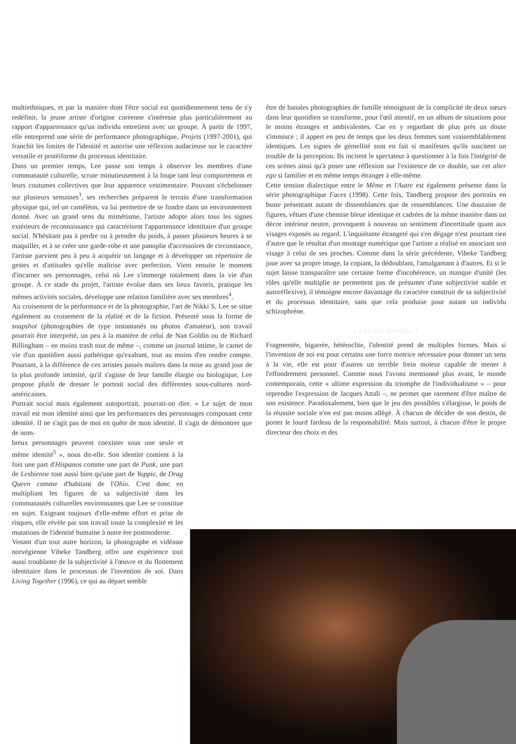multiethniques, et par la manière dont l'être social est quotidiennement tenu de s'y redéfinir, la jeune artiste d'origine coréenne s'intéresse plus particulièrement au rapport d'appartenance qu'un individu entretient avec un groupe. À partir de 1997, elle entreprend une série de performance photographique, Projets (1997-2001), qui franchit les limites de l'identité et autorise une réflexion audacieuse sur le caractère versatile et protéiforme du processus identitaire.
Dans un premier temps, Lee passe son temps à observer les membres d'une communauté culturelle, scrute minutieusement à la loupe tant leur comportement et leurs coutumes collectives que leur apparence vestimentaire. Pouvant s'échelonner sur plusieurs semaines<sup>3</sup>, ses recherches préparent le terrain d'une transformation physique qui, tel un caméléon, va lui permettre de se fondre dans un environnement donné. Avec un grand sens du mimétisme, l'artiste adopte alors tous les signes extérieurs de reconnaissance qui caractérisent l'appartenance identitaire d'un groupe social. N'hésitant pas à perdre ou à prendre du poids, à passer plusieurs heures à se maquiller, et à se créer une garde-robe et une panoplie d'accessoires de circonstance, l'artiste parvient peu à peu à acquérir un langage et à développer un répertoire de gestes et d'attitudes qu'elle maîtrise avec perfection. Vient ensuite le moment d'incarner ses personnages, celui où Lee s'immerge totalement dans la vie d'un groupe. À ce stade du projet, l'artiste évolue dans ses lieux favoris, pratique les mêmes activités sociales, développe une relation familière avec ses membres<sup>4</sup>.
Au croisement de la performance et de la photographie, l'art de Nikki S. Lee se situe également au croisement de la réalité et de la fiction. Présenté sous la forme de snapshot (photographies de type instantanés ou photos d'amateur), son travail pourrait être interprété, un peu à la manière de celui de Nan Goldin ou de Richard Billingham – en moins trash tout de même –, comme un journal intime, le carnet de vie d'un quotidien aussi pathétique qu'exaltant, tout au moins d'en rendre compte. Pourtant, à la différence de ces artistes passés maîtres dans la mise au grand jour de la plus profonde intimité, qu'il s'agisse de leur famille élargie ou biologique, Lee propose plutôt de dresser le portrait social des différentes sous-cultures nord-américaines.
Portrait social mais également autoportrait, pourrait-on dire. « Le sujet de mon travail est mon identité ainsi que les performances des personnages composant cette identité. Il ne s'agit pas de moi en quête de mon identité. Il s'agit de démontrer que de nom-
breux personnages peuvent coexister sous une seule et même identité<sup>5</sup> », nous dit-elle. Son identité contient à la fois une part d'Hispanos comme une part de Punk, une part de Lesbienne tout aussi bien qu'une part de Yuppie, de Drag Queen comme d'habitant de l'Ohio. C'est donc en multipliant les figures de sa subjectivité dans les communautés culturelles environnantes que Lee se constitue en sujet. Exigeant toujours d'elle-même effort et prise de risques, elle révèle par son travail toute la complexité et les mutations de l'identité humaine à notre ère postmoderne.
Venant d'un tout autre horizon, la photographe et vidéaste norvégienne Vibeke Tandberg offre une expérience tout aussi troublante de la subjectivité à l'œuvre et du flottement identitaire dans le processus de l'invention de soi. Dans Living Together (1996), ce qui au départ semble
être de banales photographies de famille témoignant de la complicité de deux sœurs dans leur quotidien se transforme, pour l'œil attentif, en un album de situations pour le moins étranges et ambivalentes. Car en y regardant de plus près un doute s'immisce ; il appert en peu de temps que les deux femmes sont vraisemblablement identiques. Les signes de gémellité sont en fait si manifestes qu'ils suscitent un trouble de la perception. Ils incitent le spectateur à questionner à la fois l'intégrité de ces scènes ainsi qu'à poser une réflexion sur l'existence de ce double, sur cet alter ego si familier et en même temps étranger à elle-même.
Cette tension dialectique entre le Même et l'Autre est également présente dans la série photographique Faces (1998). Cette fois, Tandberg propose des portraits en buste présentant autant de dissemblances que de ressemblances. Une douzaine de figures, vêtues d'une chemise bleue identique et cadrées de la même manière dans un décor intérieur neutre, provoquent à nouveau un sentiment d'incertitude quant aux visages exposés au regard. L'inquiétante étrangeté qui s'en dégage n'est pourtant rien d'autre que le résultat d'un montage numérique que l'artiste a réalisé en associant son visage à celui de ses proches. Comme dans la série précédente, Vibeke Tandberg joue avec sa propre image, la copiant, la dédoublant, l'amalgamant à d'autres. Et si le sujet laisse transparaître une certaine forme d'incohérence, un manque d'unité (les rôles qu'elle multiplie ne permettent pas de présumer d'une subjectivité stable et autoréflexive), il témoigne encore davantage du caractère construit de sa subjectivité et du processus identitaire, sans que cela produise pour autant un individu schizophrène.
La fin des identités ?
Fragmentée, bigarrée, hétéroclite, l'identité prend de multiples formes. Mais si l'invention de soi est pour certains une force motrice nécessaire pour donner un sens à la vie, elle est pour d'autres un terrible frein moteur capable de mener à l'effondrement personnel. Comme nous l'avons mentionné plus avant, le monde contemporain, cette « ultime expression du triomphe de l'individualisme » – pour reprendre l'expression de Jacques Attali –, ne permet que rarement d'être maître de son existence. Paradoxalement, bien que le jeu des possibles s'élargisse, le poids de la réussite sociale n'en est pas moins allégé. À chacun de décider de son destin, de porter le lourd fardeau de la responsabilité. Mais surtout, à chacun d'être le propre directeur des choix et des